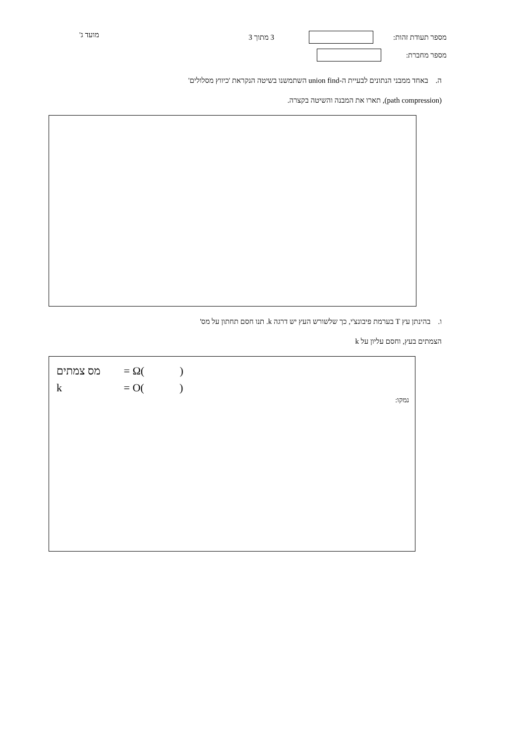מספר תעודת זהות: 3 מתוך 3
מספר מחברת:
מועד ג'
ה. באחד ממבני הנתונים לבעיית ה-union find השתמשנו בשיטה הנקראת 'כיווץ מסלולים'
(path compression), תארו את המבנה והשיטה בקצרה.
ו. בהינתן עץ T בערמת פיבונצ'י, כך שלשורש העץ יש דרגה k. תנו חסם תחתון על מס'
הצמתים בעץ, וחסם עליון על k
מס צמתים = Ω( )
k = O( )
נמקו: